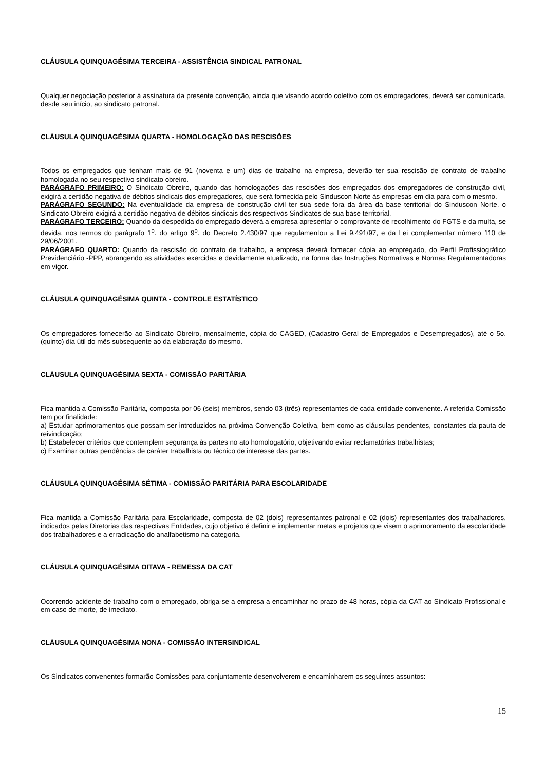CLÁUSULA QUINQUAGÉSIMA TERCEIRA - ASSISTÊNCIA SINDICAL PATRONAL
Qualquer negociação posterior à assinatura da presente convenção, ainda que visando acordo coletivo com os empregadores, deverá ser comunicada, desde seu início, ao sindicato patronal.
CLÁUSULA QUINQUAGÉSIMA QUARTA - HOMOLOGAÇÃO DAS RESCISÕES
Todos os empregados que tenham mais de 91 (noventa e um) dias de trabalho na empresa, deverão ter sua rescisão de contrato de trabalho homologada no seu respectivo sindicato obreiro.
PARÁGRAFO PRIMEIRO: O Sindicato Obreiro, quando das homologações das rescisões dos empregados dos empregadores de construção civil, exigirá a certidão negativa de débitos sindicais dos empregadores, que será fornecida pelo Sinduscon Norte às empresas em dia para com o mesmo.
PARÁGRAFO SEGUNDO: Na eventualidade da empresa de construção civil ter sua sede fora da área da base territorial do Sinduscon Norte, o Sindicato Obreiro exigirá a certidão negativa de débitos sindicais dos respectivos Sindicatos de sua base territorial.
PARÁGRAFO TERCEIRO: Quando da despedida do empregado deverá a empresa apresentar o comprovante de recolhimento do FGTS e da multa, se devida, nos termos do parágrafo 1<sup>o</sup>. do artigo 9<sup>o</sup>. do Decreto 2.430/97 que regulamentou a Lei 9.491/97, e da Lei complementar número 110 de 29/06/2001.
PARÁGRAFO QUARTO: Quando da rescisão do contrato de trabalho, a empresa deverá fornecer cópia ao empregado, do Perfil Profissiográfico Previdenciário -PPP, abrangendo as atividades exercidas e devidamente atualizado, na forma das Instruções Normativas e Normas Regulamentadoras em vigor.
CLÁUSULA QUINQUAGÉSIMA QUINTA - CONTROLE ESTATÍSTICO
Os empregadores fornecerão ao Sindicato Obreiro, mensalmente, cópia do CAGED, (Cadastro Geral de Empregados e Desempregados), até o 5o.(quinto) dia útil do mês subsequente ao da elaboração do mesmo.
CLÁUSULA QUINQUAGÉSIMA SEXTA - COMISSÃO PARITÁRIA
Fica mantida a Comissão Paritária, composta por 06 (seis) membros, sendo 03 (três) representantes de cada entidade convenente. A referida Comissão tem por finalidade:
a) Estudar aprimoramentos que possam ser introduzidos na próxima Convenção Coletiva, bem como as cláusulas pendentes, constantes da pauta de reivindicação;
b) Estabelecer critérios que contemplem segurança às partes no ato homologatório, objetivando evitar reclamatórias trabalhistas;
c) Examinar outras pendências de caráter trabalhista ou técnico de interesse das partes.
CLÁUSULA QUINQUAGÉSIMA SÉTIMA - COMISSÃO PARITÁRIA PARA ESCOLARIDADE
Fica mantida a Comissão Paritária para Escolaridade, composta de 02 (dois) representantes patronal e 02 (dois) representantes dos trabalhadores, indicados pelas Diretorias das respectivas Entidades, cujo objetivo é definir e implementar metas e projetos que visem o aprimoramento da escolaridade dos trabalhadores e a erradicação do analfabetismo na categoria.
CLÁUSULA QUINQUAGÉSIMA OITAVA - REMESSA DA CAT
Ocorrendo acidente de trabalho com o empregado, obriga-se a empresa a encaminhar no prazo de 48 horas, cópia da CAT ao Sindicato Profissional e em caso de morte, de imediato.
CLÁUSULA QUINQUAGÉSIMA NONA - COMISSÃO INTERSINDICAL
Os Sindicatos convenentes formarão Comissões para conjuntamente desenvolverem e encaminharem os seguintes assuntos:
15